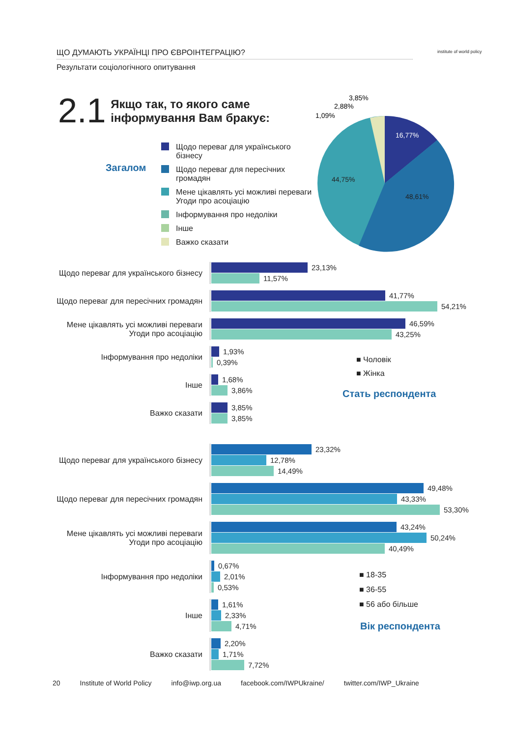ЩО ДУМАЮТЬ УКРАЇНЦІ ПРО ЄВРОІНТЕГРАЦІЮ?
Результати соціологічного опитування
institute of world policy
2.1
Якщо так, то якого саме
інформування Вам бракує:
Загалом
Щодо переваг для українського
бізнесу
Щодо переваг для пересічних
громадян
Мене цікавлять усі можливі переваги
Угоди про асоціацію
Інформування про недоліки
Інше
Важко сказати
16,77%
48,61%
44,75%
3,85%
2,88%
1,09%
Щодо переваг для українського бізнесу
23,13%
11,57%
Щодо переваг для пересічних громадян
41,77%
54,21%
Мене цікавлять усі можливі переваги
Угоди про асоціацію
46,59%
43,25%
Інформування про недоліки
1,93%
0,39%
Інше
1,68%
3,86%
Важко сказати
3,85%
3,85%
■ Чоловік
■ Жінка
Стать респондента
Щодо переваг для українського бізнесу
23,32%
12,78%
14,49%
Щодо переваг для пересічних громадян
49,48%
43,33%
53,30%
Мене цікавлять усі можливі переваги
Угоди про асоціацію
43,24%
50,24%
40,49%
Інформування про недоліки
0,67%
2,01%
0,53%
Інше
1,61%
2,33%
4,71%
Важко сказати
2,20%
1,71%
7,72%
■ 18-35
■ 36-55
■ 56 або більше
Вік респондента
20 Institute of World Policy info@iwp.org.ua facebook.com/IWPUkraine/ twitter.com/IWP_Ukraine